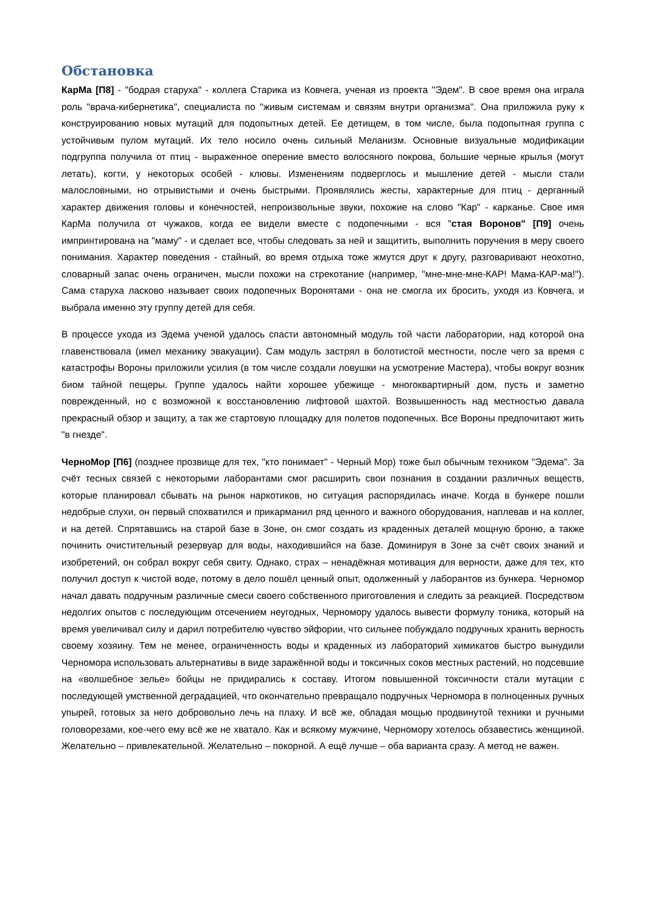Обстановка
КарМа [П8] - "бодрая старуха" - коллега Старика из Ковчега, ученая из проекта "Эдем". В свое время она играла роль "врача-кибернетика", специалиста по "живым системам и связям внутри организма". Она приложила руку к конструированию новых мутаций для подопытных детей. Ее детищем, в том числе, была подопытная группа с устойчивым пулом мутаций. Их тело носило очень сильный Меланизм. Основные визуальные модификации подгруппа получила от птиц - выраженное оперение вместо волосяного покрова, большие черные крылья (могут летать), когти, у некоторых особей - клювы. Изменениям подверглось и мышление детей - мысли стали малословными, но отрывистыми и очень быстрыми. Проявлялись жесты, характерные для птиц - дерганный характер движения головы и конечностей, непроизвольные звуки, похожие на слово "Кар" - карканье. Свое имя КарМа получила от чужаков, когда ее видели вместе с подопечными - вся "стая Воронов" [П9] очень импринтирована на "маму" - и сделает все, чтобы следовать за ней и защитить, выполнить поручения в меру своего понимания. Характер поведения - стайный, во время отдыха тоже жмутся друг к другу, разговаривают неохотно, словарный запас очень ограничен, мысли похожи на стрекотание (например, "мне-мне-мне-КАР! Мама-КАР-ма!"). Сама старуха ласково называет своих подопечных Воронятами - она не смогла их бросить, уходя из Ковчега, и выбрала именно эту группу детей для себя.
В процессе ухода из Эдема ученой удалось спасти автономный модуль той части лаборатории, над которой она главенствовала (имел механику эвакуации). Сам модуль застрял в болотистой местности, после чего за время с катастрофы Вороны приложили усилия (в том числе создали ловушки на усмотрение Мастера), чтобы вокруг возник биом тайной пещеры. Группе удалось найти хорошее убежище - многоквартирный дом, пусть и заметно поврежденный, но с возможной к восстановлению лифтовой шахтой. Возвышенность над местностью давала прекрасный обзор и защиту, а так же стартовую площадку для полетов подопечных. Все Вороны предпочитают жить "в гнезде".
ЧерноМор [П6] (позднее прозвище для тех, "кто понимает" - Черный Мор) тоже был обычным техником "Эдема". За счёт тесных связей с некоторыми лаборантами смог расширить свои познания в создании различных веществ, которые планировал сбывать на рынок наркотиков, но ситуация распорядилась иначе. Когда в бункере пошли недобрые слухи, он первый спохватился и прикарманил ряд ценного и важного оборудования, наплевав и на коллег, и на детей. Спрятавшись на старой базе в Зоне, он смог создать из краденных деталей мощную броню, а также починить очистительный резервуар для воды, находившийся на базе. Доминируя в Зоне за счёт своих знаний и изобретений, он собрал вокруг себя свиту. Однако, страх – ненадёжная мотивация для верности, даже для тех, кто получил доступ к чистой воде, потому в дело пошёл ценный опыт, одолженный у лаборантов из бункера. Черномор начал давать подручным различные смеси своего собственного приготовления и следить за реакцией. Посредством недолгих опытов с последующим отсечением неугодных, Черномору удалось вывести формулу тоника, который на время увеличивал силу и дарил потребителю чувство эйфории, что сильнее побуждало подручных хранить верность своему хозяину. Тем не менее, ограниченность воды и краденных из лабораторий химикатов быстро вынудили Черномора использовать альтернативы в виде заражённой воды и токсичных соков местных растений, но подсевшие на «волшебное зелье» бойцы не придирались к составу. Итогом повышенной токсичности стали мутации с последующей умственной деградацией, что окончательно превращало подручных Черномора в полноценных ручных упырей, готовых за него добровольно лечь на плаху. И всё же, обладая мощью продвинутой техники и ручными головорезами, кое-чего ему всё же не хватало. Как и всякому мужчине, Черномору хотелось обзавестись женщиной. Желательно – привлекательной. Желательно – покорной. А ещё лучше – оба варианта сразу. А метод не важен.